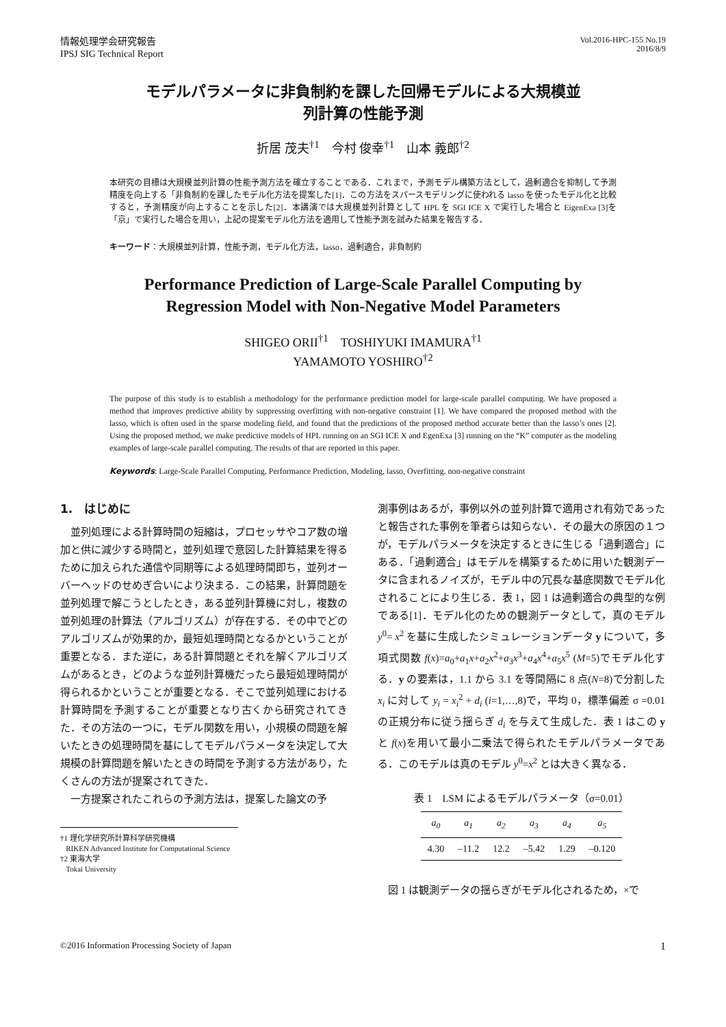情報処理学会研究報告
IPSJ SIG Technical Report
Vol.2016-HPC-155 No.19
2016/8/9
モデルパラメータに非負制約を課した回帰モデルによる大規模並
列計算の性能予測
折居 茂夫<sup>†1</sup>　今村 俊幸<sup>†1</sup>　山本 義郎<sup>†2</sup>
本研究の目標は大規模並列計算の性能予測方法を確立することである．これまで，予測モデル構築方法として，過剰適合を抑制して予測精度を向上する「非負制約を課したモデル化方法を提案した[1]．この方法をスパースモデリングに使われる lasso を使ったモデル化と比較すると，予測精度が向上することを示した[2]．本講演では大規模並列計算として HPL を SGI ICE X で実行した場合と EigenExa [3]を「京」で実行した場合を用い，上記の提案モデル化方法を適用して性能予測を試みた結果を報告する．
キーワード：大規模並列計算，性能予測，モデル化方法，lasso，過剰適合，非負制約
Performance Prediction of Large-Scale Parallel Computing by
Regression Model with Non-Negative Model Parameters
SHIGEO ORII<sup>†1</sup>　TOSHIYUKI IMAMURA<sup>†1</sup>
YAMAMOTO YOSHIRO<sup>†2</sup>
The purpose of this study is to establish a methodology for the performance prediction model for large-scale parallel computing. We have proposed a method that improves predictive ability by suppressing overfitting with non-negative constraint [1]. We have compared the proposed method with the lasso, which is often used in the sparse modeling field, and found that the predictions of the proposed method accurate better than the lasso’s ones [2]. Using the proposed method, we make predictive models of HPL running on an SGI ICE X and EgenExa [3] running on the “K” computer as the modeling examples of large-scale parallel computing. The results of that are reported in this paper.
Keywords: Large-Scale Parallel Computing, Performance Prediction, Modeling, lasso, Overfitting, non-negative constraint
1.　はじめに
　並列処理による計算時間の短縮は，プロセッサやコア数の増加と供に減少する時間と，並列処理で意図した計算結果を得るために加えられた通信や同期等による処理時間即ち，並列オーバーヘッドのせめぎ合いにより決まる．この結果，計算問題を並列処理で解こうとしたとき，ある並列計算機に対し，複数の並列処理の計算法（アルゴリズム）が存在する．その中でどのアルゴリズムが効果的か，最短処理時間となるかということが重要となる．また逆に，ある計算問題とそれを解くアルゴリズムがあるとき，どのような並列計算機だったら最短処理時間が得られるかということが重要となる．そこで並列処理における計算時間を予測することが重要となり古くから研究されてきた．その方法の一つに，モデル関数を用い，小規模の問題を解いたときの処理時間を基にしてモデルパラメータを決定して大規模の計算問題を解いたときの時間を予測する方法があり，たくさんの方法が提案されてきた．
　一方提案されたこれらの予測方法は，提案した論文の予
†1 理化学研究所計算科学研究機構
RIKEN Advanced Institute for Computational Science
†2 東海大学
Tokai University
測事例はあるが，事例以外の並列計算で適用され有効であったと報告された事例を筆者らは知らない．その最大の原因の１つが，モデルパラメータを決定するときに生じる「過剰適合」にある．「過剰適合」はモデルを構築するために用いた観測データに含まれるノイズが，モデル中の冗長な基底関数でモデル化されることにより生じる．表 1，図 1 は過剰適合の典型的な例である[1]．モデル化のための観測データとして，真のモデル y<sup>0</sup>= x<sup>2</sup> を基に生成したシミュレーションデータ y について，多項式関数 f(x)=a<sub>0</sub>+a<sub>1</sub>x+a<sub>2</sub>x<sup>2</sup>+a<sub>3</sub>x<sup>3</sup>+a<sub>4</sub>x<sup>4</sup>+a<sub>5</sub>x<sup>5</sup> (M=5)でモデル化する．y の要素は，1.1 から 3.1 を等間隔に 8 点(N=8)で分割した x<sub>i</sub> に対して y<sub>i</sub> = x<sub>i</sub><sup>2</sup> + d<sub>i</sub> (i=1,…,8)で，平均 0，標準偏差 σ =0.01 の正規分布に従う揺らぎ d<sub>i</sub> を与えて生成した．表 1 はこの y と f(x)を用いて最小二乗法で得られたモデルパラメータである．このモデルは真のモデル y<sup>0</sup>=x<sup>2</sup> とは大きく異なる．
表 1　LSM によるモデルパラメータ（σ=0.01）
| a<sub>0</sub> | a<sub>1</sub> | a<sub>2</sub> | a<sub>3</sub> | a<sub>4</sub> | a<sub>5</sub> |
| --- | --- | --- | --- | --- | --- |
| 4.30 | –11.2 | 12.2 | –5.42 | 1.29 | –0.120 |
　図 1 は観測データの揺らぎがモデル化されるため，×で
©2016 Information Processing Society of Japan
1